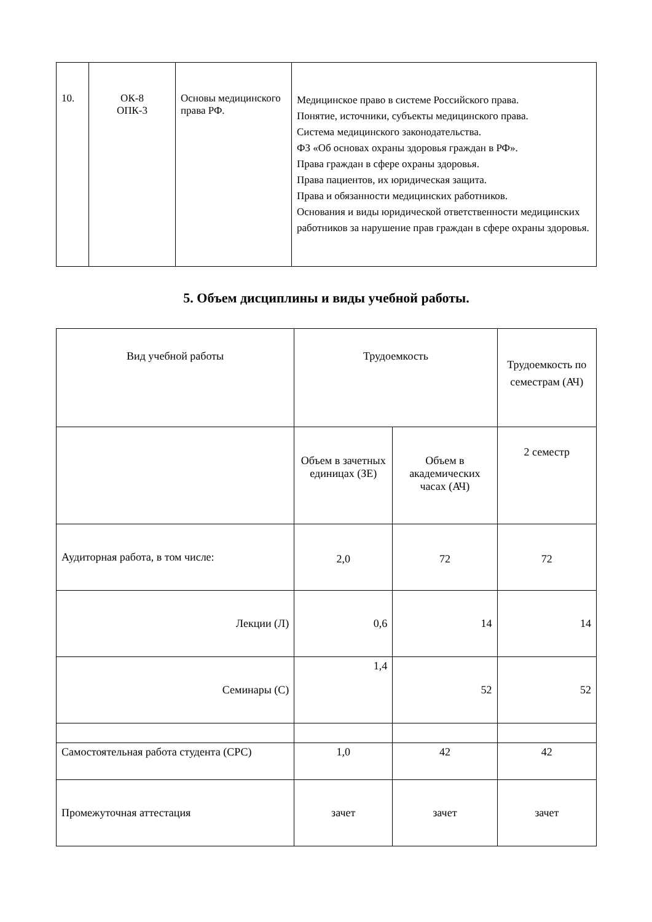| 10. | ОК-8 ОПК-3 | Основы медицинского права РФ. | Медицинское право в системе Российского права. Понятие, источники, субъекты медицинского права. Система медицинского законодательства. ФЗ «Об основах охраны здоровья граждан в РФ». Права граждан в сфере охраны здоровья. Права пациентов, их юридическая защита. Права и обязанности медицинских работников. Основания и виды юридической ответственности медицинских работников за нарушение прав граждан в сфере охраны здоровья. |
5. Объем дисциплины и виды учебной работы.
| Вид учебной работы | Трудоемкость | | Трудоемкость по семестрам (АЧ) |
| | Объем в зачетных единицах (ЗЕ) | Объем в академических часах (АЧ) | 2 семестр |
| Аудиторная работа, в том числе: | 2,0 | 72 | 72 |
| Лекции (Л) | 0,6 | 14 | 14 |
| Семинары (С) | 1,4 | 52 | 52 |
| Самостоятельная работа студента (СРС) | 1,0 | 42 | 42 |
| Промежуточная аттестация | зачет | зачет | зачет |